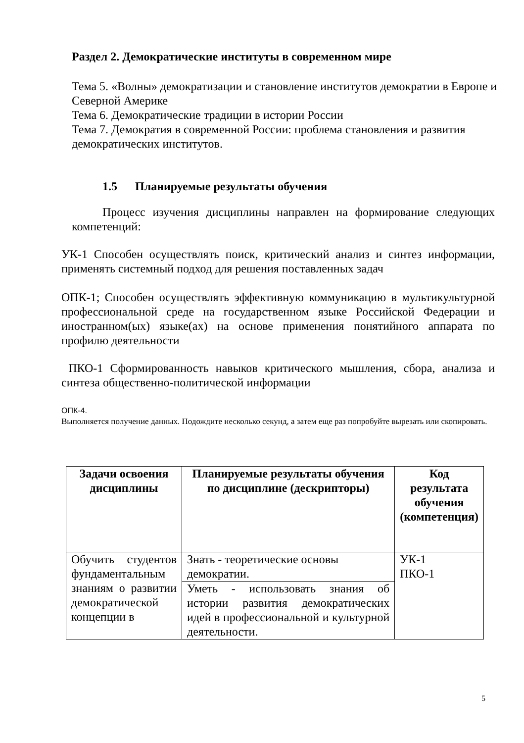Раздел 2. Демократические институты в современном мире
Тема 5. «Волны» демократизации и становление институтов демократии в Европе и Северной Америке
Тема 6. Демократические традиции в истории России
Тема 7. Демократия в современной России: проблема становления и развития демократических институтов.
1.5 Планируемые результаты обучения
Процесс изучения дисциплины направлен на формирование следующих компетенций:
УК-1 Способен осуществлять поиск, критический анализ и синтез информации, применять системный подход для решения поставленных задач
ОПК-1; Способен осуществлять эффективную коммуникацию в мультикультурной профессиональной среде на государственном языке Российской Федерации и иностранном(ых) языке(ах) на основе применения понятийного аппарата по профилю деятельности
ПКО-1 Сформированность навыков критического мышления, сбора, анализа и синтеза общественно-политической информации
ОПК-4.
Выполняется получение данных. Подождите несколько секунд, а затем еще раз попробуйте вырезать или скопировать.
| Задачи освоения дисциплины | Планируемые результаты обучения по дисциплине (дескрипторы) | Код результата обучения (компетенция) |
| --- | --- | --- |
| Обучить студентов фундаментальным знаниям о развитии демократической концепции в | Знать - теоретические основы демократии. | УК-1 ПКО-1 |
| | Уметь - использовать знания об истории развития демократических идей в профессиональной и культурной деятельности. | |
5